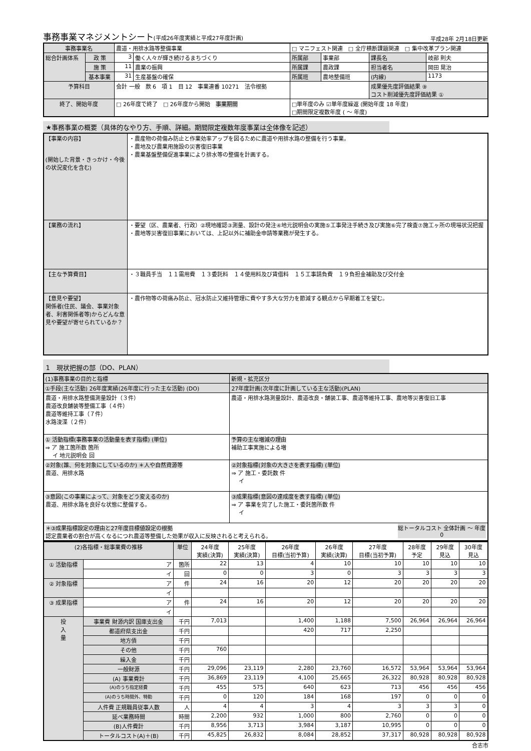事務事業マネジメントシート(平成26年度実績と平成27年度計画)
平成28年 2月18日更新
| 事務事業名 | | 農道・用排水路等整備事業 | | □ マニフェスト関連 □ 全庁横断課題関連 □ 集中改革プラン関連 | | | |
| 総合計画体系 | 政 策 | 3 | 働く人々が輝き続けるまちづくり | 所属部 | 事業部 | 課長名 | 岐部 則夫 |
| | 施 策 | 11 | 農業の振興 | 所属課 | 農政課 | 担当者名 | 岡田 晃治 |
| | 基本事業 | 31 | 生産基盤の確保 | 所属班 | 農地整備班 | (内線) | 1173 |
| 予算科目 | | 会計 一般 款 6 項 1 目 12 事業連番 10271 法令根拠 | | | | 成果優先度評価結果 ⑨ コスト削減優先度評価結果 ① | |
| 終了、開始年度 | | □ 26年度で終了 □ 26年度から開始 事業期間 | | □単年度のみ ☑単年度繰返 (開始年度 18 年度) □期間限定複数年度 ( ～ 年度) | | | |
★事務事業の概要（具体的なやり方、手順、詳細。期間限定複数年度事業は全体像を記述）
| 【事業の内容】 (開始した背景・きっかけ・今後の状況変化を含む) | ・農産物の荷傷み防止と作業効率アップを図るために農道や用排水路の整備を行う事業。 ・農地及び農業用施設の災害復旧事業 ・農業基盤整備促進事業により排水等の整備を計画する。 |
| 【業務の流れ】 | ・要望（区、農業者、行政）②現地確認③測量、設計の発注④地元説明会の実施⑤工事発注手続き及び実施⑥完了検査⑦施工ヶ所の現場状況把握 ・農地等災害復旧事業においては、上記以外に補助金申請等業務が発生する。 |
| 【主な予算費目】 | ・３職員手当 １１需用費 １３委託料 １４使用料及び賃借料 １５工事請負費 １９負担金補助及び交付金 |
| 【意見や要望】 関係者(住民、議会、事業対象者、利害関係者等)からどんな意見や要望が寄せられているか？ | ・農作物等の荷痛み防止、冠水防止又維持管理に費やす多大な労力を節減する観点から早期着工を望む。 |
1　現状把握の部（DO、PLAN）
| (1)事務事業の目的と指標 | 新規・拡充区分 |
| ①手段(主な活動) 26年度実績(26年度に行った主な活動) (DO) | 27年度計画(次年度に計画している主な活動)(PLAN) |
| 農道・用排水路整備測量設計（３件） 農道改良舗装等整備工事（４件） 農道等維持工事（７件） 水路浚渫（２件） | 農道・用排水路測量設計、農道改良・舗装工事、農道等維持工事、農地等災害復旧工事 |
| ① 活動指標(事務事業の活動量を表す指標) (単位) ⇒ ア 施工箇所数 箇所 イ 地元説明会 回 | 予算の主な増減の理由 補助工事実施による増 |
| ②対象(誰、何を対象にしているのか) ＊人や自然資源等 農道、用排水路 | ②対象指標(対象の大きさを表す指標) (単位) ⇒ ア 施工・委託数 件 イ |
| ③意図(この事業によって、対象をどう変えるのか) 農道、用排水路を良好な状態に整備する。 | ③成果指標(意図の達成度を表す指標) (単位) ⇒ ア 事業を完了した施工・委託箇所数 件 イ |
| ＊③成果指標設定の理由と27年度目標値設定の根拠 総トータルコスト 全体計画 ～ 年度 0 認定農業者の割合が高くなるにつれ農道等整備した効果が収入に反映されると考えられる。 | |
| (2)各指標・総事業費の推移 | | | 単位 | 24年度 実績(決算) | 25年度 実績(決算) | 26年度 目標(当初予算) | 26年度 実績(決算) | 27年度 目標(当初予算) | 28年度 予定 | 29年度 見込 | 30年度 見込 |
| --- | --- | --- | --- | --- | --- | --- | --- | --- | --- | --- | --- |
| ① 活動指標 | | ア | 箇所 | 22 | 13 | 4 | 10 | 10 | 10 | 10 | 10 |
| | | イ | 回 | 0 | 0 | 3 | 0 | 3 | 3 | 3 | 3 |
| ② 対象指標 | | ア | 件 | 24 | 16 | 20 | 12 | 20 | 20 | 20 | 20 |
| | | イ | | | | | | | | | |
| ③ 成果指標 | | ア | 件 | 24 | 16 | 20 | 12 | 20 | 20 | 20 | 20 |
| | | イ | | | | | | | | | |
| 投 入 量 | 事業費 財源内訳 国庫支出金 | | 千円 | 7,013 | | 1,400 | 1,188 | 7,500 | 26,964 | 26,964 | 26,964 |
| | 都道府県支出金 | | 千円 | | | 420 | 717 | 2,250 | | | |
| | 地方債 | | 千円 | | | | | | | | |
| | その他 | | 千円 | 760 | | | | | | | |
| | 繰入金 | | 千円 | | | | | | | | |
| | 一般財源 | | 千円 | 29,096 | 23,119 | 2,280 | 23,760 | 16,572 | 53,964 | 53,964 | 53,964 |
| | (A) 事業費計 | | 千円 | 36,869 | 23,119 | 4,100 | 25,665 | 26,322 | 80,928 | 80,928 | 80,928 |
| | (A)のうち指定経費 | | 千円 | 455 | 575 | 640 | 623 | 713 | 456 | 456 | 456 |
| | (A)のうち時間外、特勤 | | 千円 | 0 | 120 | 184 | 168 | 197 | 0 | 0 | 0 |
| | 人件費 正規職員従事人数 | | 人 | 4 | 4 | 3 | 4 | 3 | 3 | 3 | 0 |
| | 延べ業務時間 | | 時間 | 2,200 | 932 | 1,000 | 800 | 2,760 | 0 | 0 | 0 |
| | (B)人件費計 | | 千円 | 8,956 | 3,713 | 3,984 | 3,187 | 10,995 | 0 | 0 | 0 |
| | トータルコスト(A)＋(B) | | 千円 | 45,825 | 26,832 | 8,084 | 28,852 | 37,317 | 80,928 | 80,928 | 80,928 |
合志市